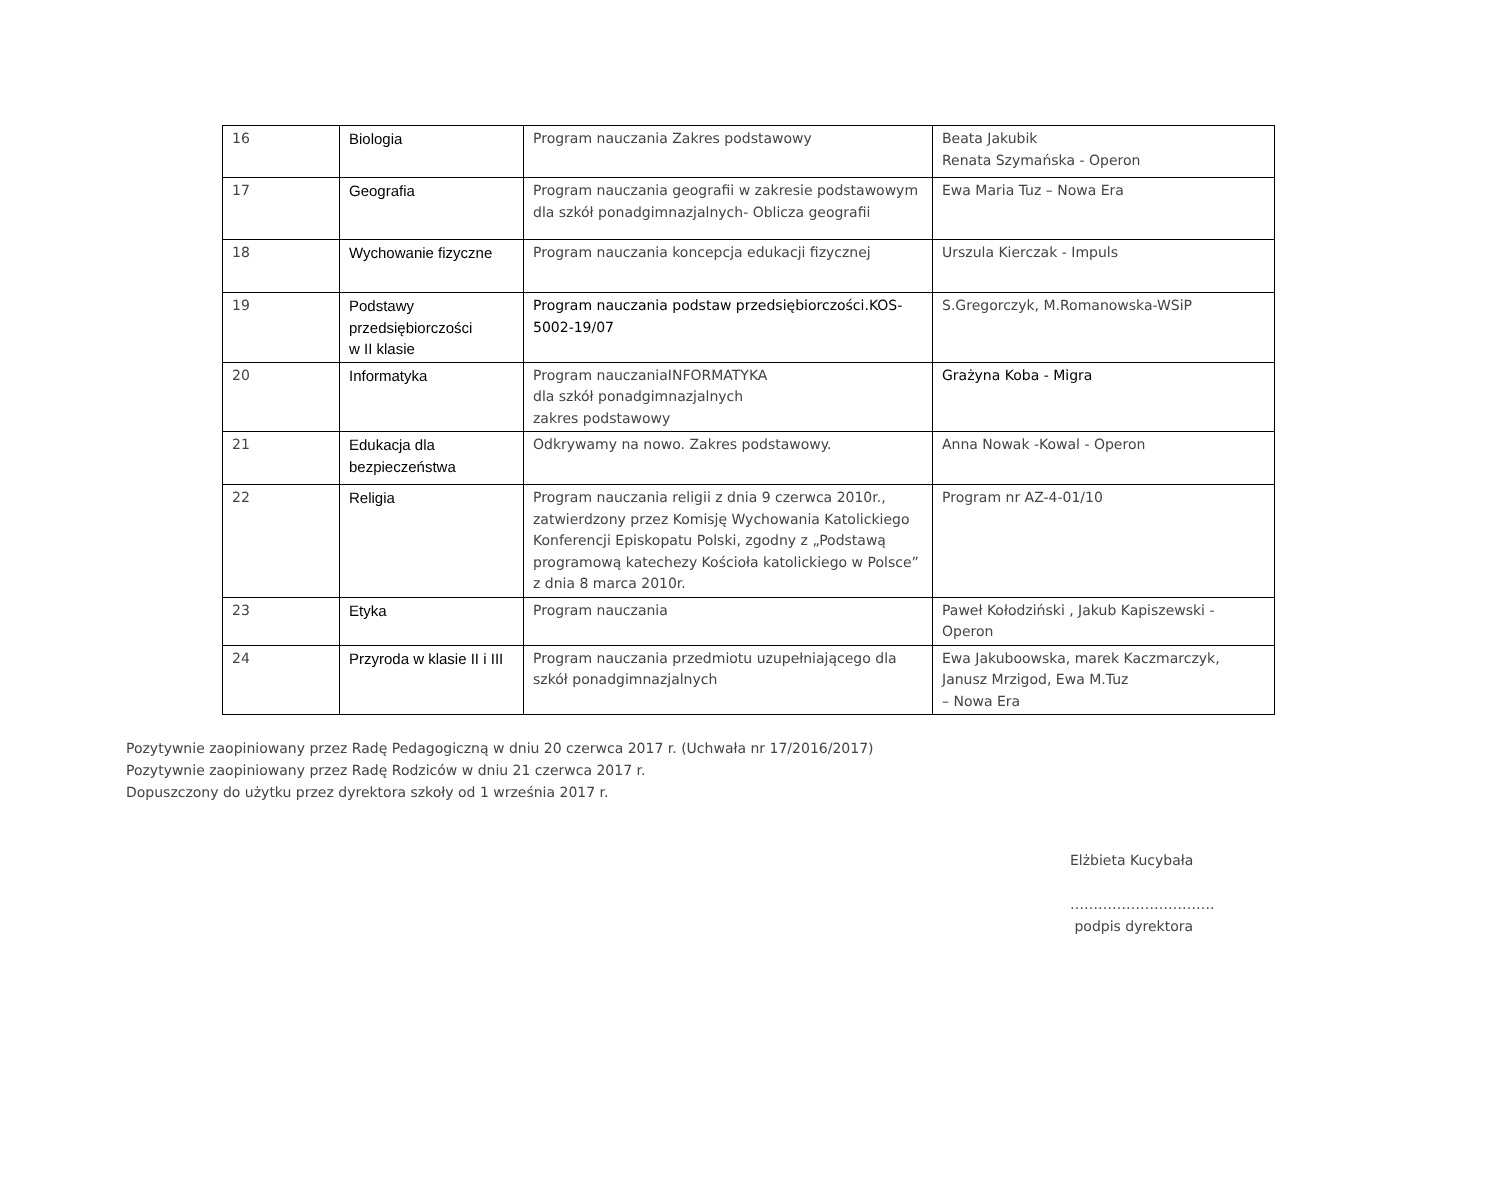| 16 | Biologia | Program nauczania Zakres podstawowy | Beata Jakubik Renata Szymańska - Operon |
| 17 | Geografia | Program nauczania geografii w zakresie podstawowym dla szkół ponadgimnazjalnych- Oblicza geografii | Ewa Maria Tuz – Nowa Era |
| 18 | Wychowanie fizyczne | Program nauczania koncepcja edukacji fizycznej | Urszula Kierczak - Impuls |
| 19 | Podstawy przedsiębiorczości w II klasie | Program nauczania podstaw przedsiębiorczości.KOS-5002-19/07 | S.Gregorczyk, M.Romanowska-WSiP |
| 20 | Informatyka | Program nauczaniaINFORMATYKA dla szkół ponadgimnazjalnych zakres podstawowy | Grażyna Koba - Migra |
| 21 | Edukacja dla bezpieczeństwa | Odkrywamy na nowo. Zakres podstawowy. | Anna Nowak -Kowal - Operon |
| 22 | Religia | Program nauczania religii z dnia 9 czerwca 2010r., zatwierdzony przez Komisję Wychowania Katolickiego Konferencji Episkopatu Polski, zgodny z „Podstawą programową katechezy Kościoła katolickiego w Polsce” z dnia 8 marca 2010r. | Program nr AZ-4-01/10 |
| 23 | Etyka | Program nauczania | Paweł Kołodziński , Jakub Kapiszewski - Operon |
| 24 | Przyroda w klasie II i III | Program nauczania przedmiotu uzupełniającego dla szkół ponadgimnazjalnych | Ewa Jakuboowska, marek Kaczmarczyk, Janusz Mrzigod, Ewa M.Tuz – Nowa Era |
Pozytywnie zaopiniowany przez Radę Pedagogiczną w dniu 20 czerwca 2017 r. (Uchwała nr 17/2016/2017)
Pozytywnie zaopiniowany przez Radę Rodziców w dniu 21 czerwca 2017 r.
Dopuszczony do użytku przez dyrektora szkoły od 1 września 2017 r.
Elżbieta Kucybała
………………………….
podpis dyrektora